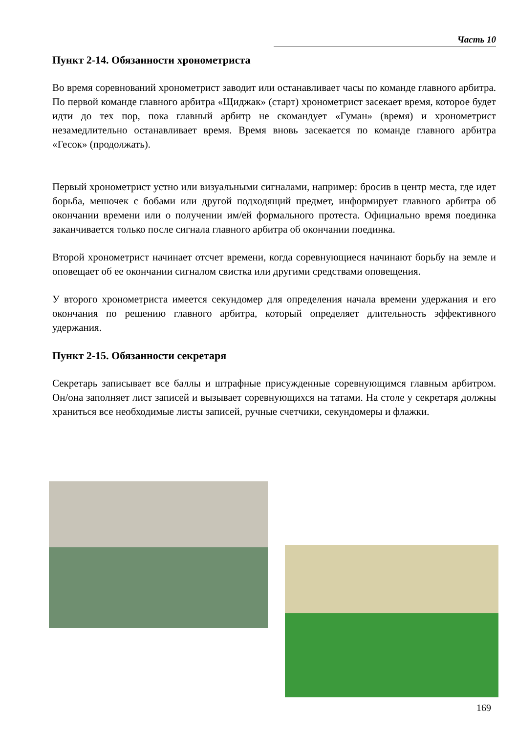Часть 10
Пункт 2-14. Обязанности хронометриста
Во время соревнований хронометрист заводит или останавливает часы по команде главного арбитра. По первой команде главного арбитра «Щиджак» (старт) хронометрист засекает время, которое будет идти до тех пор, пока главный арбитр не скомандует «Гуман» (время) и хронометрист незамедлительно останавливает время. Время вновь засекается по команде главного арбитра «Гесок» (продолжать).
Первый хронометрист устно или визуальными сигналами, например: бросив в центр места, где идет борьба, мешочек с бобами или другой подходящий предмет, информирует главного арбитра об окончании времени или о получении им/ей формального протеста. Официально время поединка заканчивается только после сигнала главного арбитра об окончании поединка.
Второй хронометрист начинает отсчет времени, когда соревнующиеся начинают борьбу на земле и оповещает об ее окончании сигналом свистка или другими средствами оповещения.
У второго хронометриста имеется секундомер для определения начала времени удержания и его окончания по решению главного арбитра, который определяет длительность эффективного удержания.
Пункт 2-15. Обязанности секретаря
Секретарь записывает все баллы и штрафные присужденные соревнующимся главным арбитром. Он/она заполняет лист записей и вызывает соревнующихся на татами. На столе у секретаря должны храниться все необходимые листы записей, ручные счетчики, секундомеры и флажки.
169